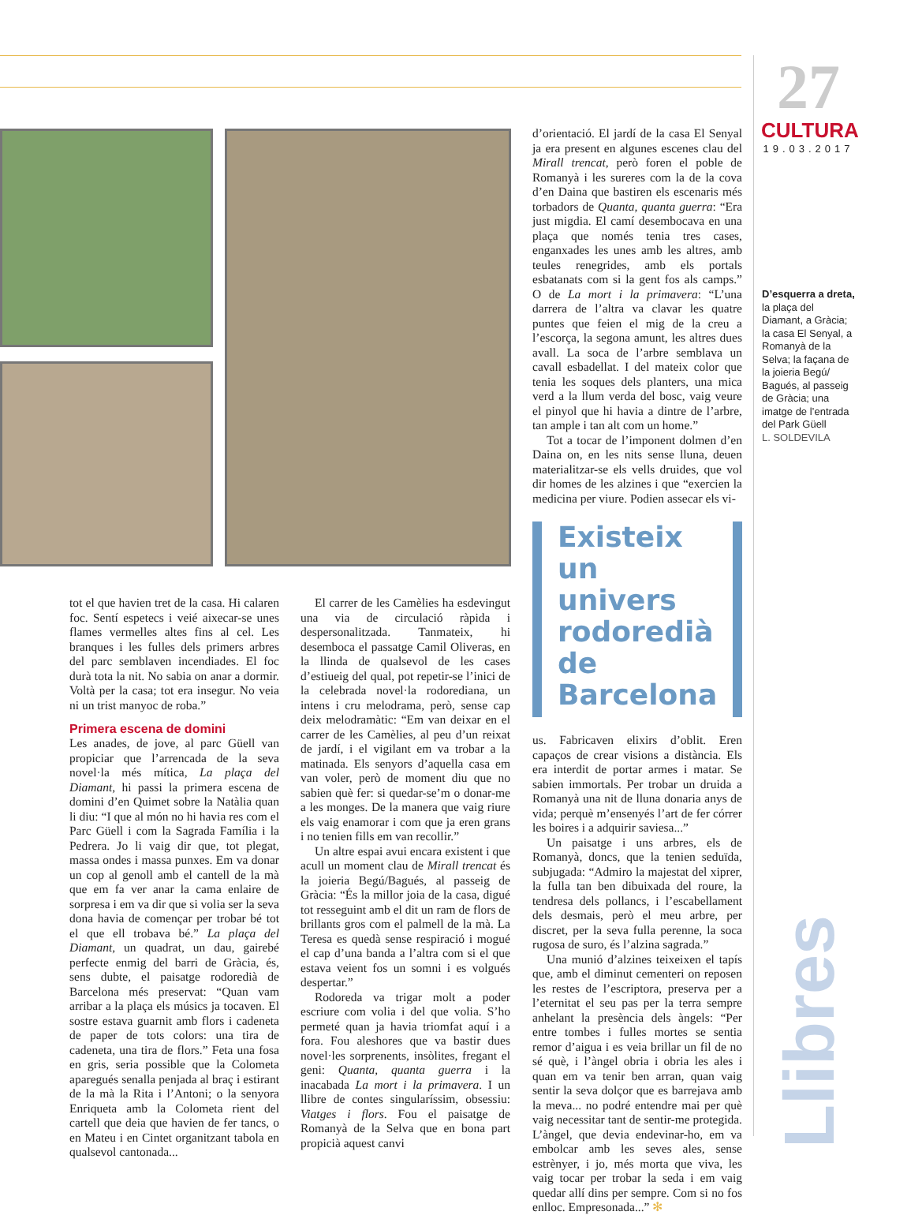27
CULTURA
19.03.2017
d’orientació. El jardí de la casa El Senyal ja era present en algunes escenes clau del Mirall trencat, però foren el poble de Romanyà i les sureres com la de la cova d’en Daina que bastiren els escenaris més torbadors de Quanta, quanta guerra: “Era just migdia. El camí desembocava en una plaça que només tenia tres cases, enganxades les unes amb les altres, amb teules renegrides, amb els portals esbatanats com si la gent fos als camps.” O de La mort i la primavera: “L’una darrera de l’altra va clavar les quatre puntes que feien el mig de la creu a l’escorça, la segona amunt, les altres dues avall. La soca de l’arbre semblava un cavall esbadellat. I del mateix color que tenia les soques dels planters, una mica verd a la llum verda del bosc, vaig veure el pinyol que hi havia a dintre de l’arbre, tan ample i tan alt com un home.”
Tot a tocar de l’imponent dolmen d’en Daina on, en les nits sense lluna, deuen materialitzar-se els vells druides, que vol dir homes de les alzines i que “exercien la medicina per viure. Podien assecar els vi-
Existeix un univers rodoredià de Barcelona
us. Fabricaven elixirs d’oblit. Eren capaços de crear visions a distància. Els era interdit de portar armes i matar. Se sabien immortals. Per trobar un druida a Romanyà una nit de lluna donaria anys de vida; perquè m’ensenyés l’art de fer córrer les boires i a adquirir saviesa...”
Un paisatge i uns arbres, els de Romanyà, doncs, que la tenien seduïda, subjugada: “Admiro la majestat del xiprer, la fulla tan ben dibuixada del roure, la tendresa dels pollancs, i l’escabellament dels desmais, però el meu arbre, per discret, per la seva fulla perenne, la soca rugosa de suro, és l’alzina sagrada.”
Una munió d’alzines teixeixen el tapís que, amb el diminut cementeri on reposen les restes de l’escriptora, preserva per a l’eternitat el seu pas per la terra sempre anhelant la presència dels àngels: “Per entre tombes i fulles mortes se sentia remor d’aigua i es veia brillar un fil de no sé què, i l’àngel obria i obria les ales i quan em va tenir ben arran, quan vaig sentir la seva dolçor que es barrejava amb la meva... no podré entendre mai per què vaig necessitar tant de sentir-me protegida. L’àngel, que devia endevinar-ho, em va embolcar amb les seves ales, sense estrènyer, i jo, més morta que viva, les vaig tocar per trobar la seda i em vaig quedar allí dins per sempre. Com si no fos enlloc. Empresonada...” ✻
D’esquerra a dreta, la plaça del Diamant, a Gràcia; la casa El Senyal, a Romanyà de la Selva; la façana de la joieria Begú/ Bagués, al passeig de Gràcia; una imatge de l’entrada del Park Güell
L. SOLDEVILA
Llibres
tot el que havien tret de la casa. Hi calaren foc. Sentí espetecs i veié aixecar-se unes flames vermelles altes fins al cel. Les branques i les fulles dels primers arbres del parc semblaven incendiades. El foc durà tota la nit. No sabia on anar a dormir. Voltà per la casa; tot era insegur. No veia ni un trist manyoc de roba.”
Primera escena de domini
Les anades, de jove, al parc Güell van propiciar que l’arrencada de la seva novel·la més mítica, La plaça del Diamant, hi passi la primera escena de domini d’en Quimet sobre la Natàlia quan li diu: “I que al món no hi havia res com el Parc Güell i com la Sagrada Família i la Pedrera. Jo li vaig dir que, tot plegat, massa ondes i massa punxes. Em va donar un cop al genoll amb el cantell de la mà que em fa ver anar la cama enlaire de sorpresa i em va dir que si volia ser la seva dona havia de començar per trobar bé tot el que ell trobava bé.” La plaça del Diamant, un quadrat, un dau, gairebé perfecte enmig del barri de Gràcia, és, sens dubte, el paisatge rodoredià de Barcelona més preservat: “Quan vam arribar a la plaça els músics ja tocaven. El sostre estava guarnit amb flors i cadeneta de paper de tots colors: una tira de cadeneta, una tira de flors.” Feta una fosa en gris, seria possible que la Colometa aparegués senalla penjada al braç i estirant de la mà la Rita i l’Antoni; o la senyora Enriqueta amb la Colometa rient del cartell que deia que havien de fer tancs, o en Mateu i en Cintet organitzant tabola en qualsevol cantonada...
El carrer de les Camèlies ha esdevingut una via de circulació ràpida i despersonalitzada. Tanmateix, hi desemboca el passatge Camil Oliveras, en la llinda de qualsevol de les cases d’estiueig del qual, pot repetir-se l’inici de la celebrada novel·la rodorediana, un intens i cru melodrama, però, sense cap deix melodramàtic: “Em van deixar en el carrer de les Camèlies, al peu d’un reixat de jardí, i el vigilant em va trobar a la matinada. Els senyors d’aquella casa em van voler, però de moment diu que no sabien què fer: si quedar-se’m o donar-me a les monges. De la manera que vaig riure els vaig enamorar i com que ja eren grans i no tenien fills em van recollir.”
Un altre espai avui encara existent i que acull un moment clau de Mirall trencat és la joieria Begú/Bagués, al passeig de Gràcia: “És la millor joia de la casa, digué tot resseguint amb el dit un ram de flors de brillants gros com el palmell de la mà. La Teresa es quedà sense respiració i mogué el cap d’una banda a l’altra com si el que estava veient fos un somni i es volgués despertar.”
Rodoreda va trigar molt a poder escriure com volia i del que volia. S’ho permeté quan ja havia triomfat aquí i a fora. Fou aleshores que va bastir dues novel·les sorprenents, insòlites, fregant el geni: Quanta, quanta guerra i la inacabada La mort i la primavera. I un llibre de contes singularíssim, obsessiu: Viatges i flors. Fou el paisatge de Romanyà de la Selva que en bona part propicià aquest canvi